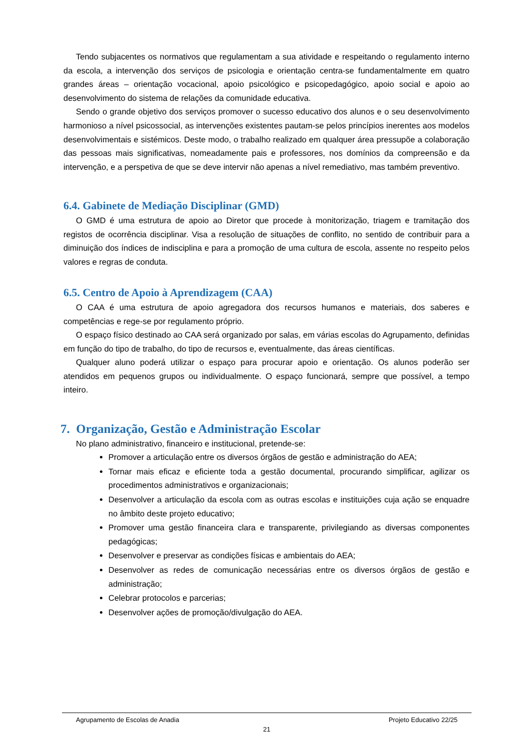Tendo subjacentes os normativos que regulamentam a sua atividade e respeitando o regulamento interno da escola, a intervenção dos serviços de psicologia e orientação centra-se fundamentalmente em quatro grandes áreas – orientação vocacional, apoio psicológico e psicopedagógico, apoio social e apoio ao desenvolvimento do sistema de relações da comunidade educativa.
Sendo o grande objetivo dos serviços promover o sucesso educativo dos alunos e o seu desenvolvimento harmonioso a nível psicossocial, as intervenções existentes pautam-se pelos princípios inerentes aos modelos desenvolvimentais e sistémicos. Deste modo, o trabalho realizado em qualquer área pressupõe a colaboração das pessoas mais significativas, nomeadamente pais e professores, nos domínios da compreensão e da intervenção, e a perspetiva de que se deve intervir não apenas a nível remediativo, mas também preventivo.
6.4. Gabinete de Mediação Disciplinar (GMD)
O GMD é uma estrutura de apoio ao Diretor que procede à monitorização, triagem e tramitação dos registos de ocorrência disciplinar. Visa a resolução de situações de conflito, no sentido de contribuir para a diminuição dos índices de indisciplina e para a promoção de uma cultura de escola, assente no respeito pelos valores e regras de conduta.
6.5. Centro de Apoio à Aprendizagem (CAA)
O CAA é uma estrutura de apoio agregadora dos recursos humanos e materiais, dos saberes e competências e rege-se por regulamento próprio.
O espaço físico destinado ao CAA será organizado por salas, em várias escolas do Agrupamento, definidas em função do tipo de trabalho, do tipo de recursos e, eventualmente, das áreas científicas.
Qualquer aluno poderá utilizar o espaço para procurar apoio e orientação. Os alunos poderão ser atendidos em pequenos grupos ou individualmente. O espaço funcionará, sempre que possível, a tempo inteiro.
7. Organização, Gestão e Administração Escolar
No plano administrativo, financeiro e institucional, pretende-se:
Promover a articulação entre os diversos órgãos de gestão e administração do AEA;
Tornar mais eficaz e eficiente toda a gestão documental, procurando simplificar, agilizar os procedimentos administrativos e organizacionais;
Desenvolver a articulação da escola com as outras escolas e instituições cuja ação se enquadre no âmbito deste projeto educativo;
Promover uma gestão financeira clara e transparente, privilegiando as diversas componentes pedagógicas;
Desenvolver e preservar as condições físicas e ambientais do AEA;
Desenvolver as redes de comunicação necessárias entre os diversos órgãos de gestão e administração;
Celebrar protocolos e parcerias;
Desenvolver ações de promoção/divulgação do AEA.
Agrupamento de Escolas de Anadia Projeto Educativo 22/25
21